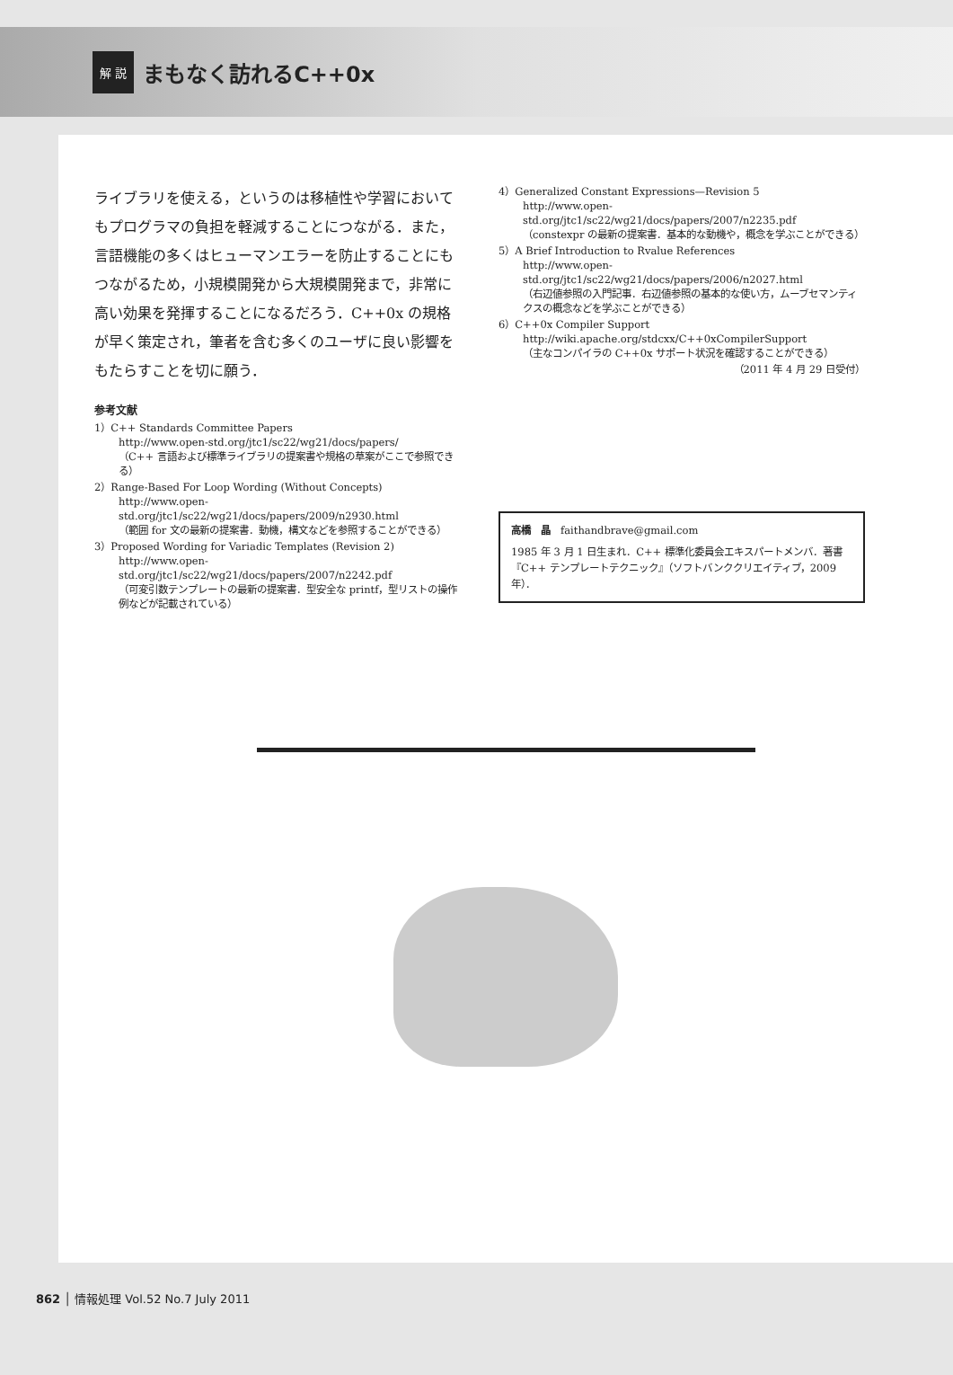解 説 まもなく訪れるC++0x
ライブラリを使える，というのは移植性や学習においてもプログラマの負担を軽減することにつながる．また，言語機能の多くはヒューマンエラーを防止することにもつながるため，小規模開発から大規模開発まで，非常に高い効果を発揮することになるだろう．C++0x の規格が早く策定され，筆者を含む多くのユーザに良い影響をもたらすことを切に願う．
参考文献
1）C++ Standards Committee Papers
http://www.open-std.org/jtc1/sc22/wg21/docs/papers/
（C++ 言語および標準ライブラリの提案書や規格の草案がここで参照できる）
2）Range-Based For Loop Wording (Without Concepts)
http://www.open-std.org/jtc1/sc22/wg21/docs/papers/2009/n2930.html
（範囲 for 文の最新の提案書．動機，構文などを参照することができる）
3）Proposed Wording for Variadic Templates (Revision 2)
http://www.open-std.org/jtc1/sc22/wg21/docs/papers/2007/n2242.pdf
（可変引数テンプレートの最新の提案書．型安全な printf，型リストの操作例などが記載されている）
4）Generalized Constant Expressions—Revision 5
http://www.open-std.org/jtc1/sc22/wg21/docs/papers/2007/n2235.pdf
（constexpr の最新の提案書．基本的な動機や，概念を学ぶことができる）
5）A Brief Introduction to Rvalue References
http://www.open-std.org/jtc1/sc22/wg21/docs/papers/2006/n2027.html
（右辺値参照の入門記事．右辺値参照の基本的な使い方，ムーブセマンティクスの概念などを学ぶことができる）
6）C++0x Compiler Support
http://wiki.apache.org/stdcxx/C++0xCompilerSupport
（主なコンパイラの C++0x サポート状況を確認することができる）
（2011 年 4 月 29 日受付）
高橋　晶　faithandbrave@gmail.com
1985 年 3 月 1 日生まれ．C++ 標準化委員会エキスパートメンバ．著書『C++ テンプレートテクニック』（ソフトバンククリエイティブ，2009 年）．
862 │ 情報処理 Vol.52 No.7 July 2011